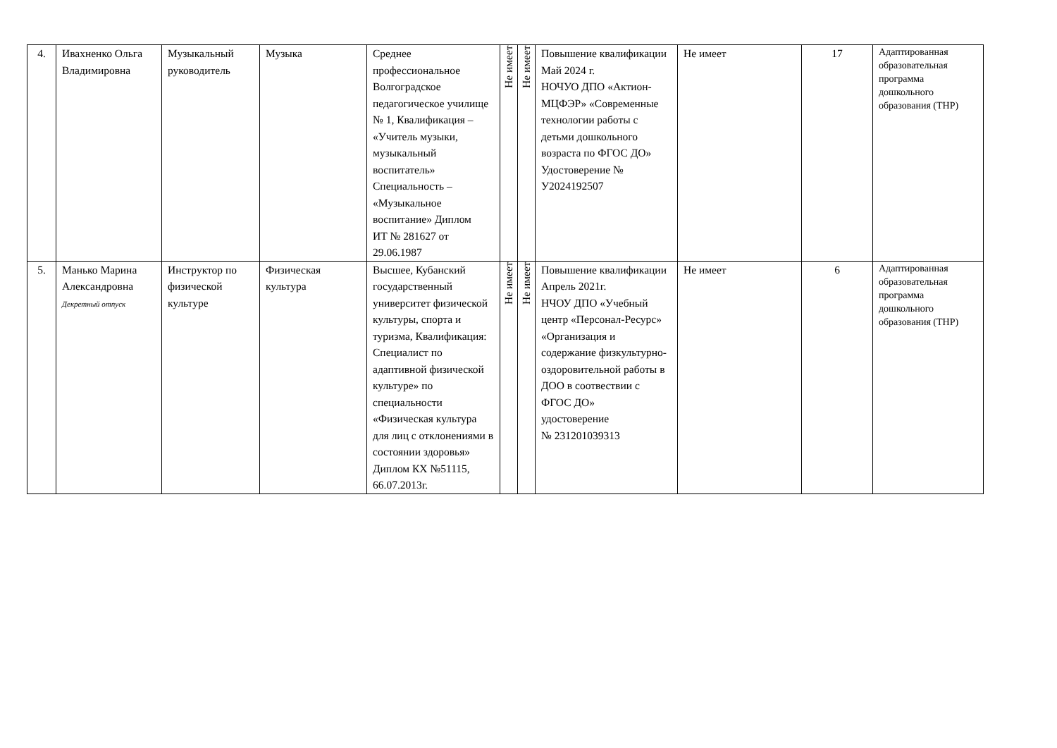| 4. | Ивахненко Ольга Владимировна | Музыкальный руководитель | Музыка | Среднее профессиональное Волгоградское педагогическое училище № 1, Квалификация – «Учитель музыки, музыкальный воспитатель» Специальность – «Музыкальное воспитание» Диплом ИТ № 281627 от 29.06.1987 | Не имеет | Не имеет | Повышение квалификации Май 2024 г. НОЧУО ДПО «Актион-МЦФЭР» «Современные технологии работы с детьми дошкольного возраста по ФГОС ДО» Удостоверение № У2024192507 | Не имеет | 17 | Адаптированная образовательная программа дошкольного образования (ТНР) |
| 5. | Манько Марина Александровна Декретный отпуск | Инструктор по физической культуре | Физическая культура | Высшее, Кубанский государственный университет физической культуры, спорта и туризма, Квалификация: Специалист по адаптивной физической культуре» по специальности «Физическая культура для лиц с отклонениями в состоянии здоровья» Диплом КХ №51115, 66.07.2013г. | Не имеет | Не имеет | Повышение квалификации Апрель 2021г. НЧОУ ДПО «Учебный центр «Персонал-Ресурс» «Организация и содержание физкультурно-оздоровительной работы в ДОО в соотвествии с ФГОС ДО» удостоверение № 231201039313 | Не имеет | 6 | Адаптированная образовательная программа дошкольного образования (ТНР) |